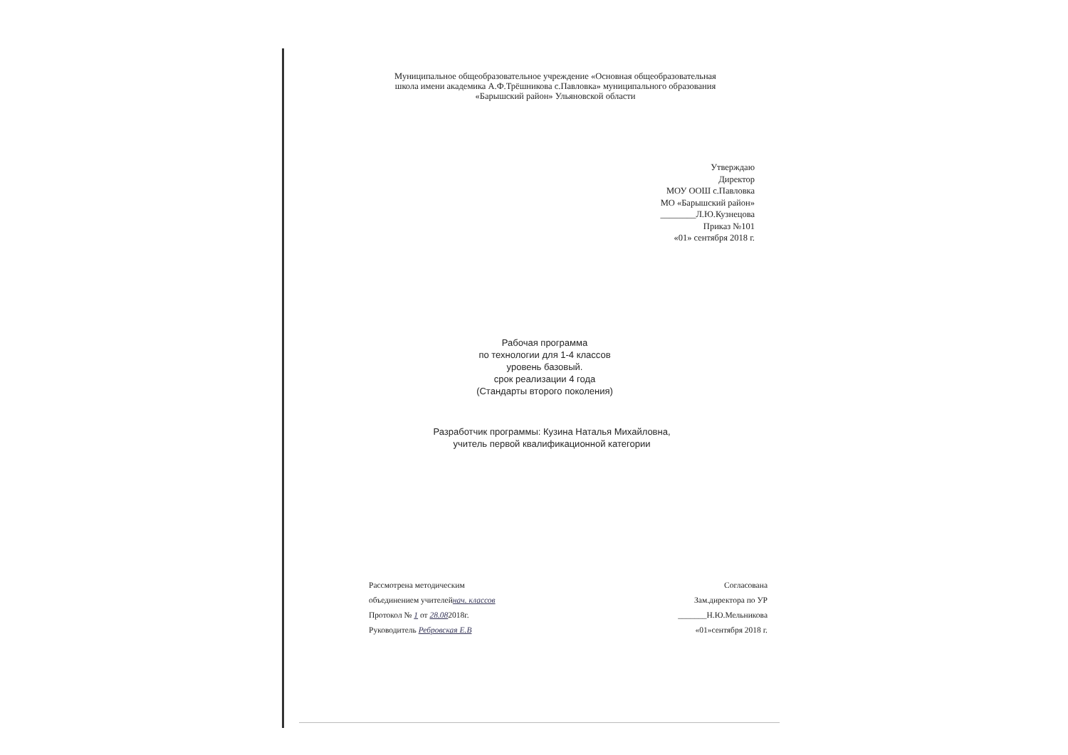Муниципальное общеобразовательное учреждение «Основная общеобразовательная
школа имени академика А.Ф.Трёшникова с.Павловка» муниципального образования
«Барышский район» Ульяновской области
Утверждаю
Директор
МОУ ООШ с.Павловка
МО «Барышский район»
________Л.Ю.Кузнецова
Приказ №101
«01» сентября 2018 г.
Рабочая программа
по технологии для 1-4 классов
уровень базовый.
срок реализации 4 года
(Стандарты второго поколения)
Разработчик программы: Кузина Наталья Михайловна,
учитель первой квалификационной категории
Рассмотрена методическим
объединением учителейнач. классов
Протокол № 1 от 28.082018г.
Руководитель Ребровская Е.В
Согласована
Зам.директора по УР
_______Н.Ю.Мельникова
«01»сентября 2018 г.